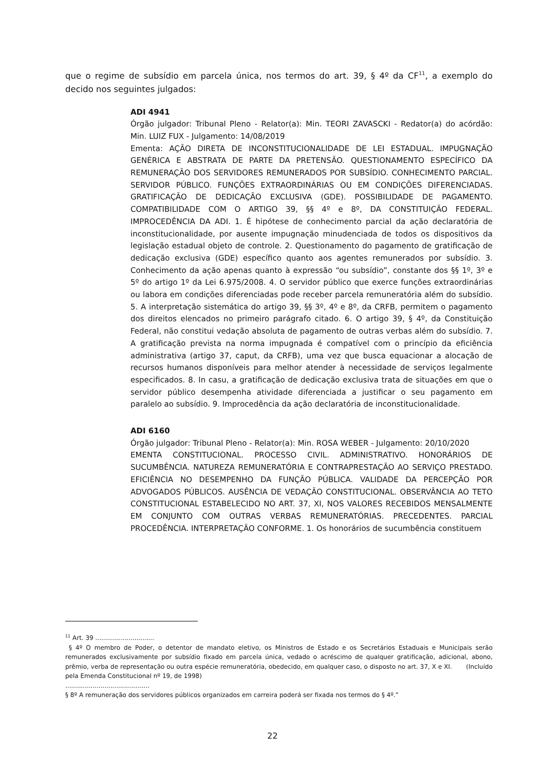que o regime de subsídio em parcela única, nos termos do art. 39, § 4º da CF<sup>11</sup>, a exemplo do decido nos seguintes julgados:
ADI 4941
Órgão julgador: Tribunal Pleno - Relator(a): Min. TEORI ZAVASCKI - Redator(a) do acórdão: Min. LUIZ FUX - Julgamento: 14/08/2019
Ementa: AÇÃO DIRETA DE INCONSTITUCIONALIDADE DE LEI ESTADUAL. IMPUGNAÇÃO GENÉRICA E ABSTRATA DE PARTE DA PRETENSÃO. QUESTIONAMENTO ESPECÍFICO DA REMUNERAÇÃO DOS SERVIDORES REMUNERADOS POR SUBSÍDIO. CONHECIMENTO PARCIAL. SERVIDOR PÚBLICO. FUNÇÕES EXTRAORDINÁRIAS OU EM CONDIÇÕES DIFERENCIADAS. GRATIFICAÇÃO DE DEDICAÇÃO EXCLUSIVA (GDE). POSSIBILIDADE DE PAGAMENTO. COMPATIBILIDADE COM O ARTIGO 39, §§ 4º e 8º, DA CONSTITUIÇÃO FEDERAL. IMPROCEDÊNCIA DA ADI. 1. É hipótese de conhecimento parcial da ação declaratória de inconstitucionalidade, por ausente impugnação minudenciada de todos os dispositivos da legislação estadual objeto de controle. 2. Questionamento do pagamento de gratificação de dedicação exclusiva (GDE) específico quanto aos agentes remunerados por subsídio. 3. Conhecimento da ação apenas quanto à expressão “ou subsídio”, constante dos §§ 1º, 3º e 5º do artigo 1º da Lei 6.975/2008. 4. O servidor público que exerce funções extraordinárias ou labora em condições diferenciadas pode receber parcela remuneratória além do subsídio. 5. A interpretação sistemática do artigo 39, §§ 3º, 4º e 8º, da CRFB, permitem o pagamento dos direitos elencados no primeiro parágrafo citado. 6. O artigo 39, § 4º, da Constituição Federal, não constitui vedação absoluta de pagamento de outras verbas além do subsídio. 7. A gratificação prevista na norma impugnada é compatível com o princípio da eficiência administrativa (artigo 37, caput, da CRFB), uma vez que busca equacionar a alocação de recursos humanos disponíveis para melhor atender à necessidade de serviços legalmente especificados. 8. In casu, a gratificação de dedicação exclusiva trata de situações em que o servidor público desempenha atividade diferenciada a justificar o seu pagamento em paralelo ao subsídio. 9. Improcedência da ação declaratória de inconstitucionalidade.
ADI 6160
Órgão julgador: Tribunal Pleno - Relator(a): Min. ROSA WEBER - Julgamento: 20/10/2020
EMENTA CONSTITUCIONAL. PROCESSO CIVIL. ADMINISTRATIVO. HONORÁRIOS DE SUCUMBÊNCIA. NATUREZA REMUNERATÓRIA E CONTRAPRESTAÇÃO AO SERVIÇO PRESTADO. EFICIÊNCIA NO DESEMPENHO DA FUNÇÃO PÚBLICA. VALIDADE DA PERCEPÇÃO POR ADVOGADOS PÚBLICOS. AUSÊNCIA DE VEDAÇÃO CONSTITUCIONAL. OBSERVÂNCIA AO TETO CONSTITUCIONAL ESTABELECIDO NO ART. 37, XI, NOS VALORES RECEBIDOS MENSALMENTE EM CONJUNTO COM OUTRAS VERBAS REMUNERATÓRIAS. PRECEDENTES. PARCIAL PROCEDÊNCIA. INTERPRETAÇÃO CONFORME. 1. Os honorários de sucumbência constituem
<sup>11</sup> Art. 39 ..............................
§ 4º O membro de Poder, o detentor de mandato eletivo, os Ministros de Estado e os Secretários Estaduais e Municipais serão remunerados exclusivamente por subsídio fixado em parcela única, vedado o acréscimo de qualquer gratificação, adicional, abono, prêmio, verba de representação ou outra espécie remuneratória, obedecido, em qualquer caso, o disposto no art. 37, X e XI. (Incluído pela Emenda Constitucional nº 19, de 1998)
...........................................
§ 8º A remuneração dos servidores públicos organizados em carreira poderá ser fixada nos termos do § 4º.”
22